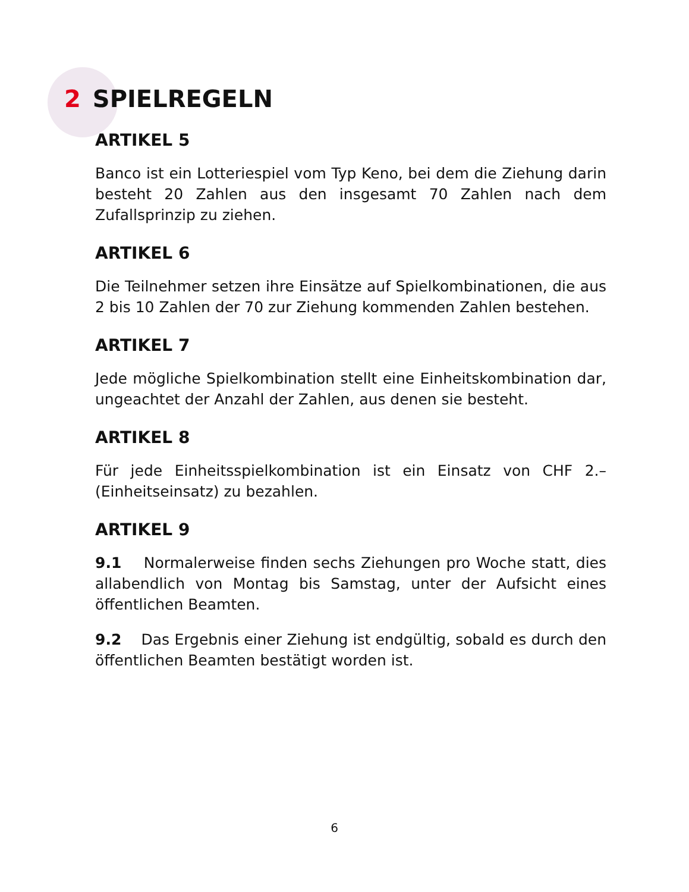2 SPIELREGELN
ARTIKEL 5
Banco ist ein Lotteriespiel vom Typ Keno, bei dem die Ziehung darin besteht 20 Zahlen aus den insgesamt 70 Zahlen nach dem Zufallsprinzip zu ziehen.
ARTIKEL 6
Die Teilnehmer setzen ihre Einsätze auf Spielkombinationen, die aus 2 bis 10 Zahlen der 70 zur Ziehung kommenden Zahlen bestehen.
ARTIKEL 7
Jede mögliche Spielkombination stellt eine Einheitskombination dar, ungeachtet der Anzahl der Zahlen, aus denen sie besteht.
ARTIKEL 8
Für jede Einheitsspielkombination ist ein Einsatz von CHF 2.– (Einheitseinsatz) zu bezahlen.
ARTIKEL 9
9.1 Normalerweise finden sechs Ziehungen pro Woche statt, dies allabendlich von Montag bis Samstag, unter der Aufsicht eines öffentlichen Beamten.
9.2 Das Ergebnis einer Ziehung ist endgültig, sobald es durch den öffentlichen Beamten bestätigt worden ist.
6